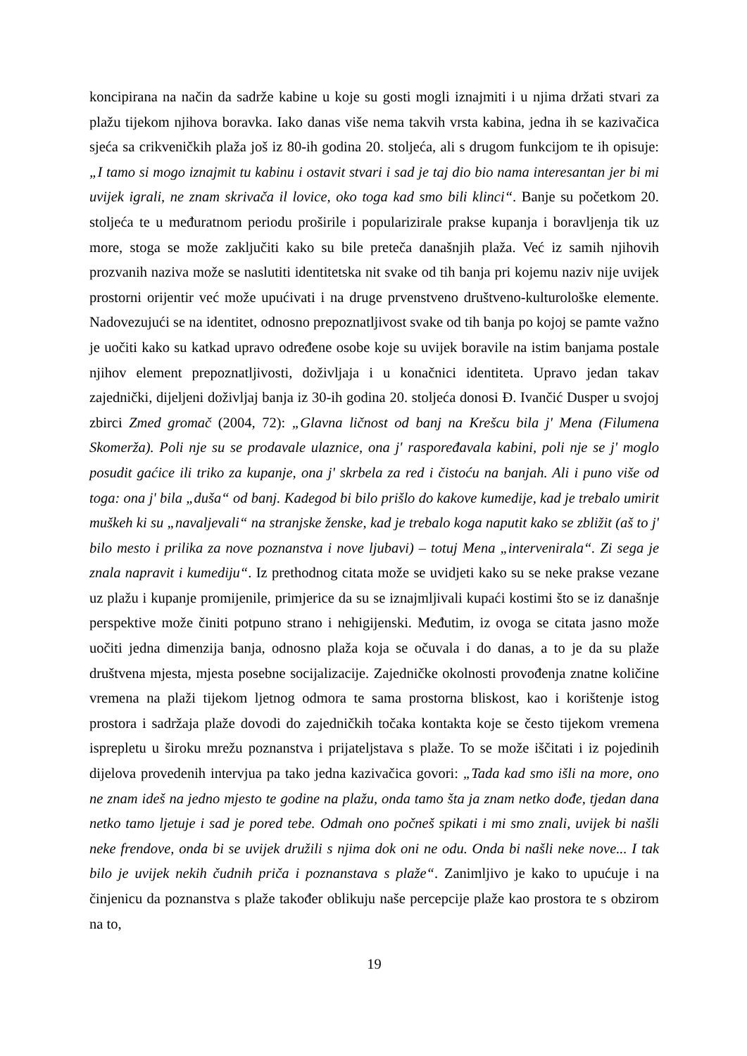koncipirana na način da sadrže kabine u koje su gosti mogli iznajmiti i u njima držati stvari za plažu tijekom njihova boravka. Iako danas više nema takvih vrsta kabina, jedna ih se kazivačica sjeća sa crikveničkih plaža još iz 80-ih godina 20. stoljeća, ali s drugom funkcijom te ih opisuje: „I tamo si mogo iznajmit tu kabinu i ostavit stvari i sad je taj dio bio nama interesantan jer bi mi uvijek igrali, ne znam skrivača il lovice, oko toga kad smo bili klinci“. Banje su početkom 20. stoljeća te u međuratnom periodu proširile i popularizirale prakse kupanja i boravljenja tik uz more, stoga se može zaključiti kako su bile preteča današnjih plaža. Već iz samih njihovih prozvanih naziva može se naslutiti identitetska nit svake od tih banja pri kojemu naziv nije uvijek prostorni orijentir već može upućivati i na druge prvenstveno društveno-kulturološke elemente. Nadovezujući se na identitet, odnosno prepoznatljivost svake od tih banja po kojoj se pamte važno je uočiti kako su katkad upravo određene osobe koje su uvijek boravile na istim banjama postale njihov element prepoznatljivosti, doživljaja i u konačnici identiteta. Upravo jedan takav zajednički, dijeljeni doživljaj banja iz 30-ih godina 20. stoljeća donosi Đ. Ivančić Dusper u svojoj zbirci Zmed gromač (2004, 72): „Glavna ličnost od banj na Krešcu bila j' Mena (Filumena Skomerža). Poli nje su se prodavale ulaznice, ona j' raspoređavala kabini, poli nje se j' moglo posudit gaćice ili triko za kupanje, ona j' skrbela za red i čistoću na banjah. Ali i puno više od toga: ona j' bila „duša“ od banj. Kadegod bi bilo prišlo do kakove kumedije, kad je trebalo umirit muškeh ki su „navaljevali“ na stranjske ženske, kad je trebalo koga naputit kako se zbližit (aš to j' bilo mesto i prilika za nove poznanstva i nove ljubavi) – totuj Mena „intervenirala“. Zi sega je znala napravit i kumediju“. Iz prethodnog citata može se uvidjeti kako su se neke prakse vezane uz plažu i kupanje promijenile, primjerice da su se iznajmljivali kupaći kostimi što se iz današnje perspektive može činiti potpuno strano i nehigijenski. Međutim, iz ovoga se citata jasno može uočiti jedna dimenzija banja, odnosno plaža koja se očuvala i do danas, a to je da su plaže društvena mjesta, mjesta posebne socijalizacije. Zajedničke okolnosti provođenja znatne količine vremena na plaži tijekom ljetnog odmora te sama prostorna bliskost, kao i korištenje istog prostora i sadržaja plaže dovodi do zajedničkih točaka kontakta koje se često tijekom vremena isprepletu u široku mrežu poznanstva i prijateljstava s plaže. To se može iščitati i iz pojedinih dijelova provedenih intervjua pa tako jedna kazivačica govori: „Tada kad smo išli na more, ono ne znam ideš na jedno mjesto te godine na plažu, onda tamo šta ja znam netko dođe, tjedan dana netko tamo ljetuje i sad je pored tebe. Odmah ono počneš spikati i mi smo znali, uvijek bi našli neke frendove, onda bi se uvijek družili s njima dok oni ne odu. Onda bi našli neke nove... I tak bilo je uvijek nekih čudnih priča i poznanstava s plaže“. Zanimljivo je kako to upućuje i na činjenicu da poznanstva s plaže također oblikuju naše percepcije plaže kao prostora te s obzirom na to,
19